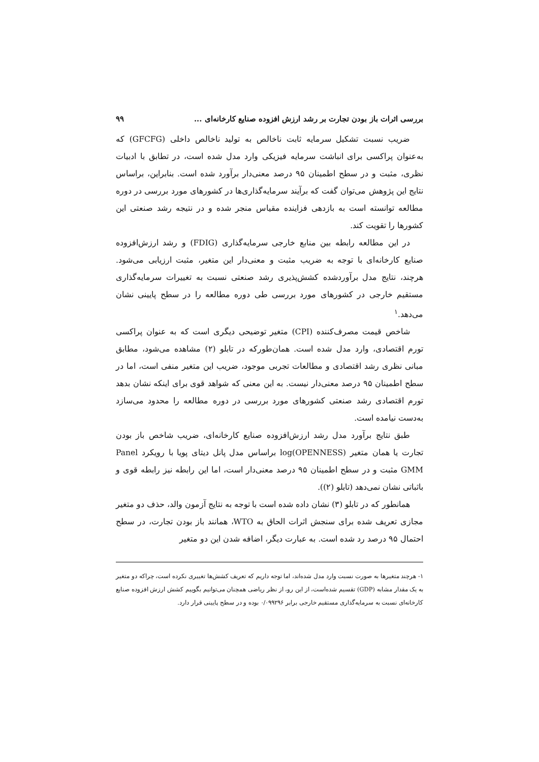بررسی اثرات باز بودن تجارت بر رشد ارزش افزوده صنایع کارخانه‌ای ... ۹۹
ضریب نسبت تشکیل سرمایه ثابت ناخالص به تولید ناخالص داخلی (GFCFG) که به‌عنوان پراکسی برای انباشت سرمایه فیزیکی وارد مدل شده است، در تطابق با ادبیات نظری، مثبت و در سطح اطمینان ۹۵ درصد معنی‌دار برآورد شده است. بنابراین، براساس نتایج این پژوهش می‌توان گفت که برآیند سرمایه‌گذاری‌ها در کشورهای مورد بررسی در دوره مطالعه توانسته است به بازدهی فزاینده مقیاس منجر شده و در نتیجه رشد صنعتی این کشورها را تقویت کند.
در این مطالعه رابطه بین منابع خارجی سرمایه‌گذاری (FDIG) و رشد ارزش‌افزوده صنایع کارخانه‌ای با توجه به ضریب مثبت و معنی‌دار این متغیر، مثبت ارزیابی می‌شود. هرچند، نتایج مدل برآوردشده کشش‌پذیری رشد صنعتی نسبت به تغییرات سرمایه‌گذاری مستقیم خارجی در کشورهای مورد بررسی طی دوره مطالعه را در سطح پایینی نشان می‌دهد.<sup>۱</sup>
شاخص قیمت مصرف‌کننده (CPI) متغیر توضیحی دیگری است که به عنوان پراکسی تورم اقتصادی، وارد مدل شده است. همان‌طورکه در تابلو (۲) مشاهده می‌شود، مطابق مبانی نظری رشد اقتصادی و مطالعات تجربی موجود، ضریب این متغیر منفی است، اما در سطح اطمینان ۹۵ درصد معنی‌دار نیست. به این معنی که شواهد قوی برای اینکه نشان بدهد تورم اقتصادی رشد صنعتی کشورهای مورد بررسی در دوره مطالعه را محدود می‌سازد به‌دست نیامده است.
طبق نتایج برآورد مدل رشد ارزش‌افزوده صنایع کارخانه‌ای، ضریب شاخص باز بودن تجارت یا همان متغیر log(OPENNESS) براساس مدل پانل دیتای پویا با رویکرد Panel GMM مثبت و در سطح اطمینان ۹۵ درصد معنی‌دار است، اما این رابطه نیز رابطه قوی و باثباتی نشان نمی‌دهد (تابلو (۲)).
همانطور که در تابلو (۳) نشان داده شده است با توجه به نتایج آزمون والد، حذف دو متغیر مجازی تعریف شده برای سنجش اثرات الحاق به WTO، همانند باز بودن تجارت، در سطح احتمال ۹۵ درصد رد شده است. به عبارت دیگر، اضافه شدن این دو متغیر
۱- هرچند متغیرها به صورت نسبت وارد مدل شده‌اند، اما توجه داریم که تعریف کشش‌ها تغییری نکرده است، چراکه دو متغیر به یک مقدار مشابه (GDP) تقسیم شده‌است، از این رو، از نظر ریاضی همچنان می‌توانیم بگوییم کشش ارزش افزوده صنایع کارخانه‌ای نسبت به سرمایه‌گذاری مستقیم خارجی برابر ۰/۰۹۹۲۹۶ بوده و در سطح پایینی قرار دارد.